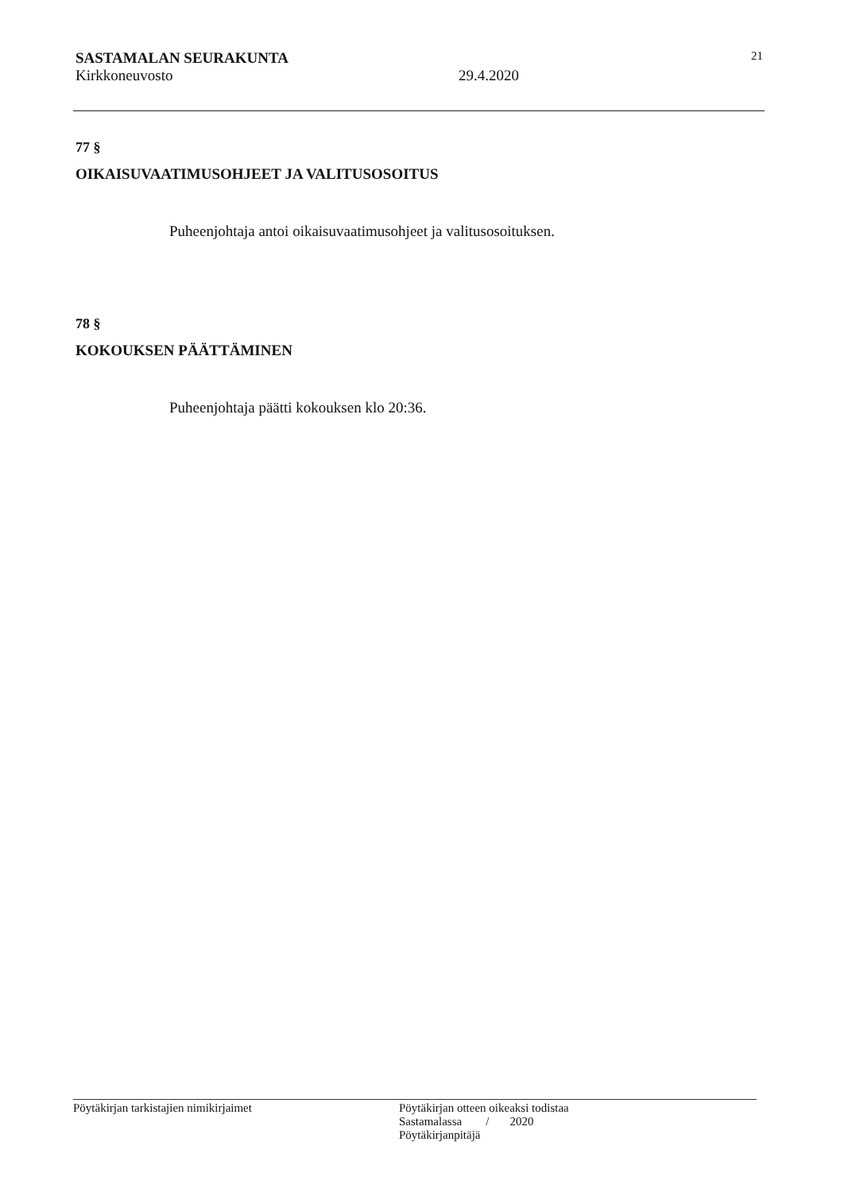SASTAMALAN SEURAKUNTA 21
Kirkkoneuvosto 29.4.2020
77 §
OIKAISUVAATIMUSOHJEET JA VALITUSOSOITUS
Puheenjohtaja antoi oikaisuvaatimusohjeet ja valitusosoituksen.
78 §
KOKOUKSEN PÄÄTTÄMINEN
Puheenjohtaja päätti kokouksen klo 20:36.
Pöytäkirjan tarkistajien nimikirjaimet Pöytäkirjan otteen oikeaksi todistaa
Sastamalassa / 2020
Pöytäkirjanpitäjä